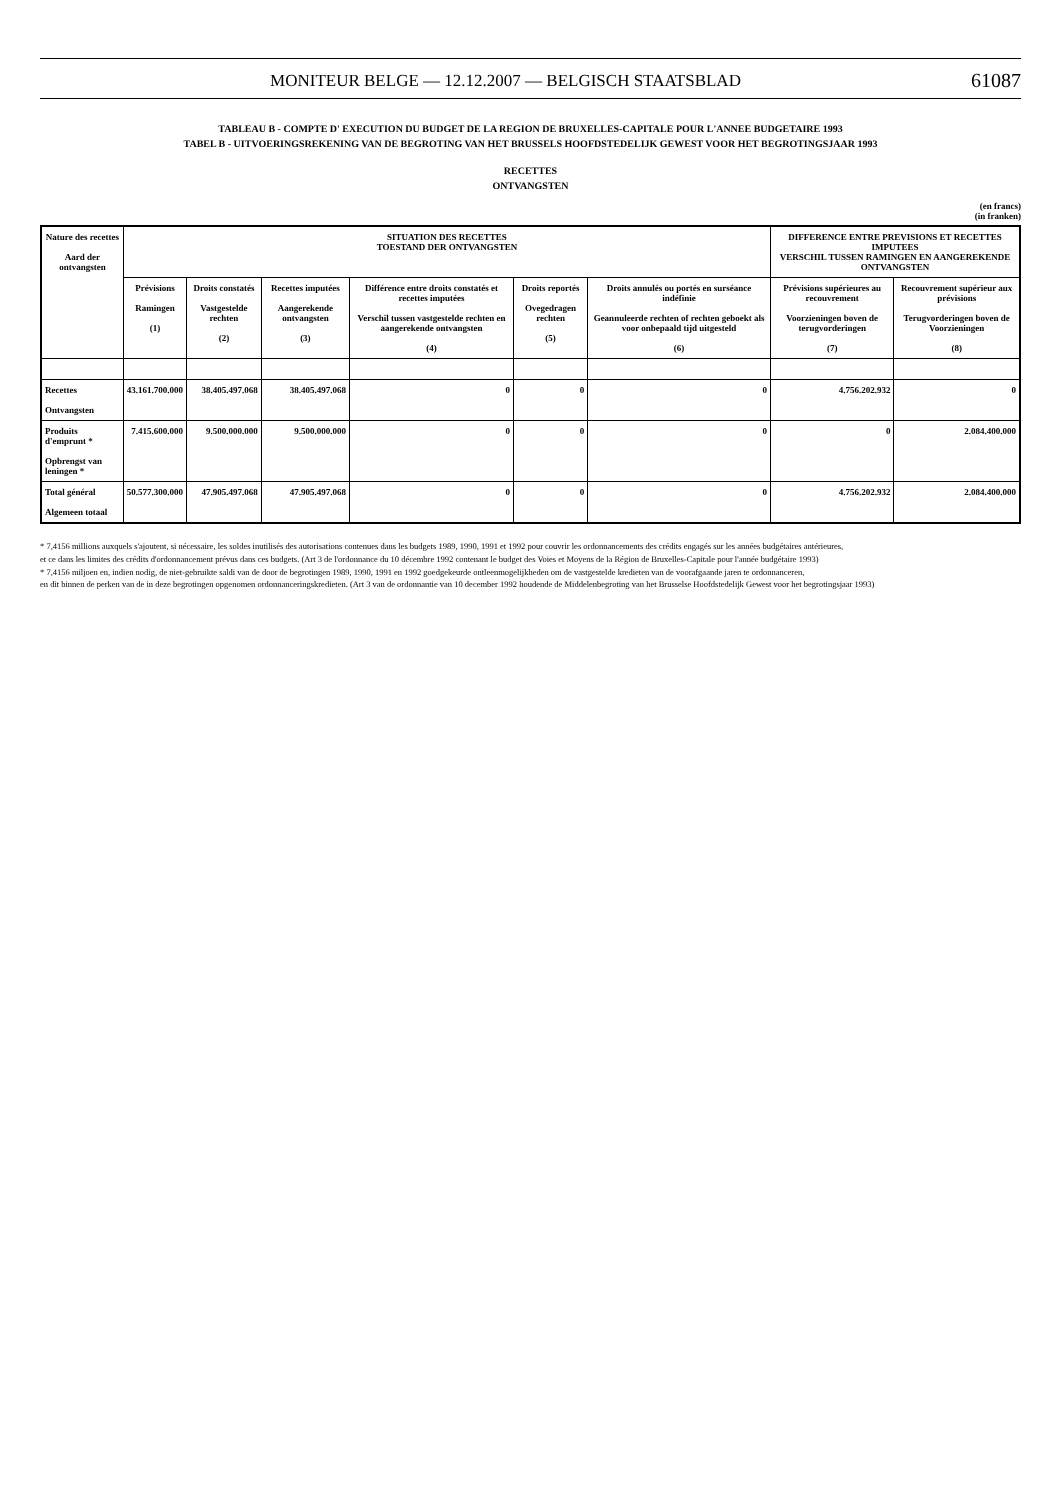MONITEUR BELGE — 12.12.2007 — BELGISCH STAATSBLAD 61087
TABLEAU B - COMPTE D' EXECUTION DU BUDGET DE LA REGION DE BRUXELLES-CAPITALE POUR L'ANNEE BUDGETAIRE 1993
TABEL B - UITVOERINGSREKENING VAN DE BEGROTING VAN HET BRUSSELS HOOFDSTEDELIJK GEWEST VOOR HET BEGROTINGSJAAR 1993
RECETTES
ONTVANGSTEN
(en francs)
(in franken)
| Nature des recettes Aard der ontvangsten | SITUATION DES RECETTES TOESTAND DER ONTVANGSTEN | | | | | | DIFFERENCE ENTRE PREVISIONS ET RECETTES IMPUTEES VERSCHIL TUSSEN RAMINGEN EN AANGEREKENDE ONTVANGSTEN | |
| --- | --- | --- | --- | --- | --- | --- | --- | --- |
| | Prévisions Ramingen (1) | Droits constatés Vastgestelde rechten (2) | Recettes imputées Aangerekende ontvangsten (3) | Différence entre droits constatés et recettes imputées Verschil tussen vastgestelde rechten en aangerekende ontvangsten (4) | Droits reportés Ovegedragen rechten (5) | Droits annulés ou portés en surséance indéfinie Geannuleerde rechten of rechten geboekt als voor onbepaald tijd uitgesteld (6) | Prévisions supérieures au recouvrement Voorzieningen boven de terugvorderingen (7) | Recouvrement supérieur aux prévisions Terugvorderingen boven de Voorzieningen (8) |
| Recettes Ontvangsten | 43.161.700.000 | 38.405.497.068 | 38.405.497.068 | 0 | 0 | 0 | 4.756.202.932 | 0 |
| Produits d'emprunt * Opbrengst van leningen * | 7.415.600.000 | 9.500.000.000 | 9.500.000.000 | 0 | 0 | 0 | 0 | 2.084.400.000 |
| Total général Algemeen totaal | 50.577.300.000 | 47.905.497.068 | 47.905.497.068 | 0 | 0 | 0 | 4.756.202.932 | 2.084.400.000 |
* 7,4156 millions auxquels s'ajoutent, si nécessaire, les soldes inutilisés des autorisations contenues dans les budgets 1989, 1990, 1991 et 1992 pour couvrir les ordonnancements des crédits engagés sur les années budgétaires antérieures,
et ce dans les limites des crédits d'ordonnancement prévus dans ces budgets. (Art 3 de l'ordonnance du 10 décembre 1992 contenant le budget des Voies et Moyens de la Région de Bruxelles-Capitale pour l'année budgétaire 1993)
* 7,4156 miljoen en, indien nodig, de niet-gebruikte saldi van de door de begrotingen 1989, 1990, 1991 en 1992 goedgekeurde ontleenmogelijkheden om de vastgestelde kredieten van de voorafgaande jaren te ordonnanceren,
en dit binnen de perken van de in deze begrotingen opgenomen ordonnanceringskredieten. (Art 3 van de ordonnantie van 10 december 1992 houdende de Middelenbegroting van het Brusselse Hoofdstedelijk Gewest voor het begrotingsjaar 1993)